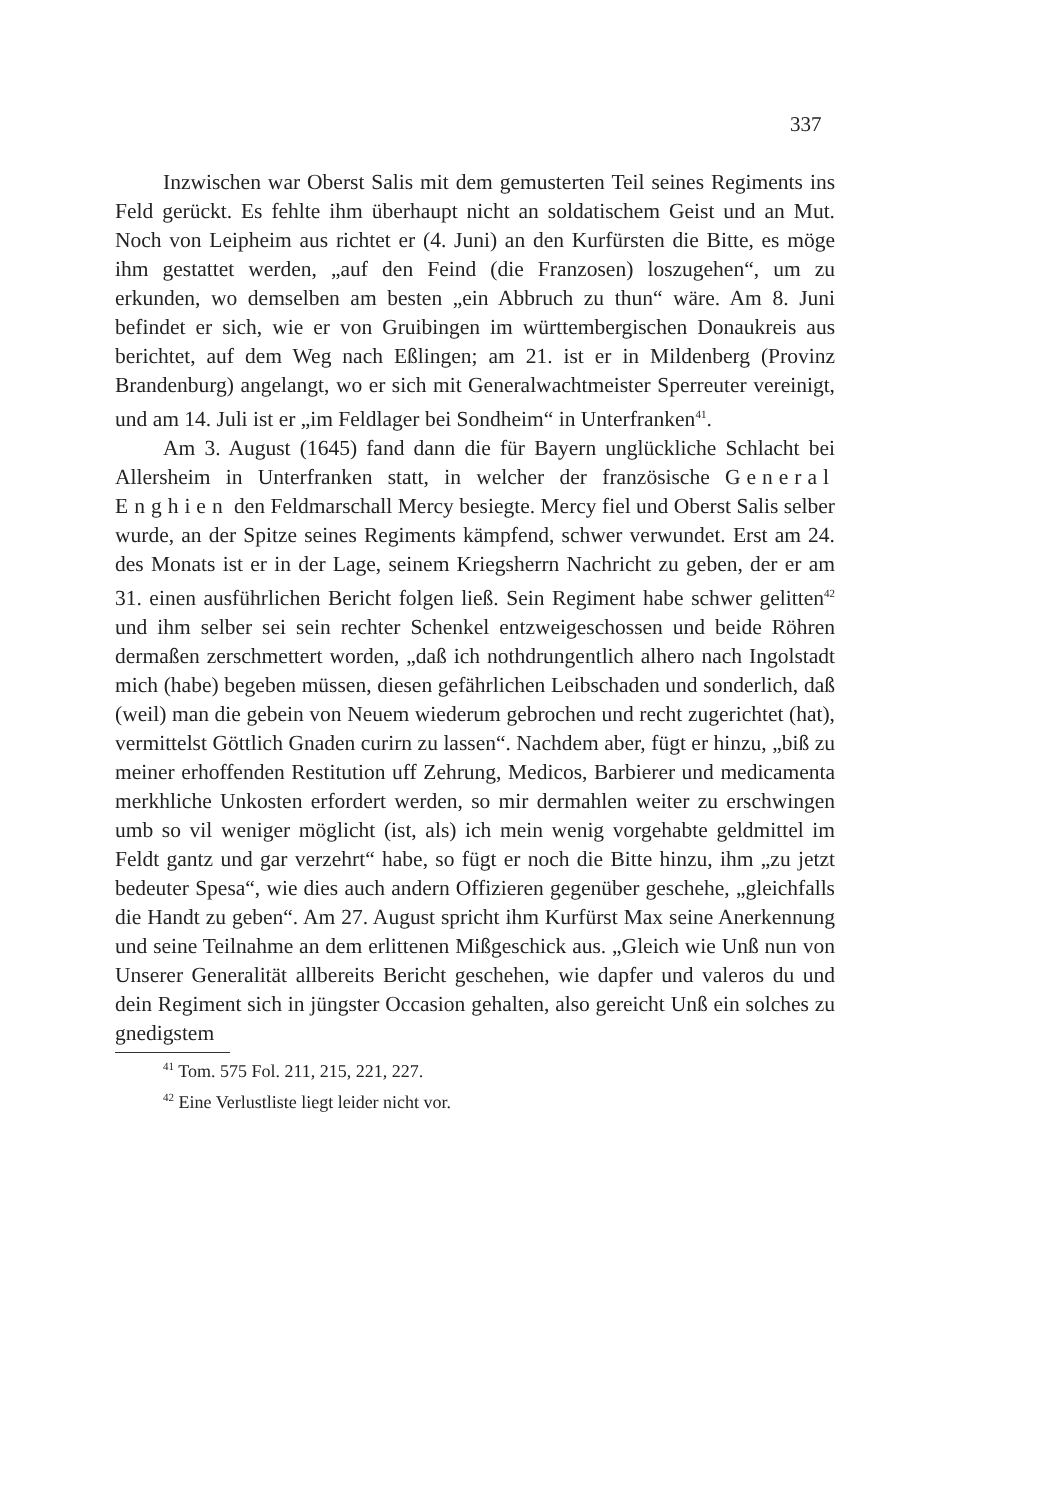337
Inzwischen war Oberst Salis mit dem gemusterten Teil seines Regiments ins Feld gerückt. Es fehlte ihm überhaupt nicht an soldatischem Geist und an Mut. Noch von Leipheim aus richtet er (4. Juni) an den Kurfürsten die Bitte, es möge ihm gestattet werden, „auf den Feind (die Franzosen) loszugehen“, um zu erkunden, wo demselben am besten „ein Abbruch zu thun“ wäre. Am 8. Juni befindet er sich, wie er von Gruibingen im württembergischen Donaukreis aus berichtet, auf dem Weg nach Eßlingen; am 21. ist er in Mildenberg (Provinz Brandenburg) angelangt, wo er sich mit Generalwachtmeister Sperreuter vereinigt, und am 14. Juli ist er „im Feldlager bei Sondheim“ in Unterfranken<sup>41</sup>.
Am 3. August (1645) fand dann die für Bayern unglückliche Schlacht bei Allersheim in Unterfranken statt, in welcher der französische General Enghien den Feldmarschall Mercy besiegte. Mercy fiel und Oberst Salis selber wurde, an der Spitze seines Regiments kämpfend, schwer verwundet. Erst am 24. des Monats ist er in der Lage, seinem Kriegsherrn Nachricht zu geben, der er am 31. einen ausführlichen Bericht folgen ließ. Sein Regiment habe schwer gelitten<sup>42</sup> und ihm selber sei sein rechter Schenkel entzweigeschossen und beide Röhren dermaßen zerschmettert worden, „daß ich nothdrungentlich alhero nach Ingolstadt mich (habe) begeben müssen, diesen gefährlichen Leibschaden und sonderlich, daß (weil) man die gebein von Neuem wiederum gebrochen und recht zugerichtet (hat), vermittelst Göttlich Gnaden curirn zu lassen“. Nachdem aber, fügt er hinzu, „biß zu meiner erhoffenden Restitution uff Zehrung, Medicos, Barbierer und medicamenta merkhliche Unkosten erfordert werden, so mir dermahlen weiter zu erschwingen umb so vil weniger möglicht (ist, als) ich mein wenig vorgehabte geldmittel im Feldt gantz und gar verzehrt“ habe, so fügt er noch die Bitte hinzu, ihm „zu jetzt bedeuter Spesa“, wie dies auch andern Offizieren gegenüber geschehe, „gleichfalls die Handt zu geben“. Am 27. August spricht ihm Kurfürst Max seine Anerkennung und seine Teilnahme an dem erlittenen Mißgeschick aus. „Gleich wie Unß nun von Unserer Generalität allbereits Bericht geschehen, wie dapfer und valeros du und dein Regiment sich in jüngster Occasion gehalten, also gereicht Unß ein solches zu gnedigstem
<sup>41</sup> Tom. 575 Fol. 211, 215, 221, 227.
<sup>42</sup> Eine Verlustliste liegt leider nicht vor.